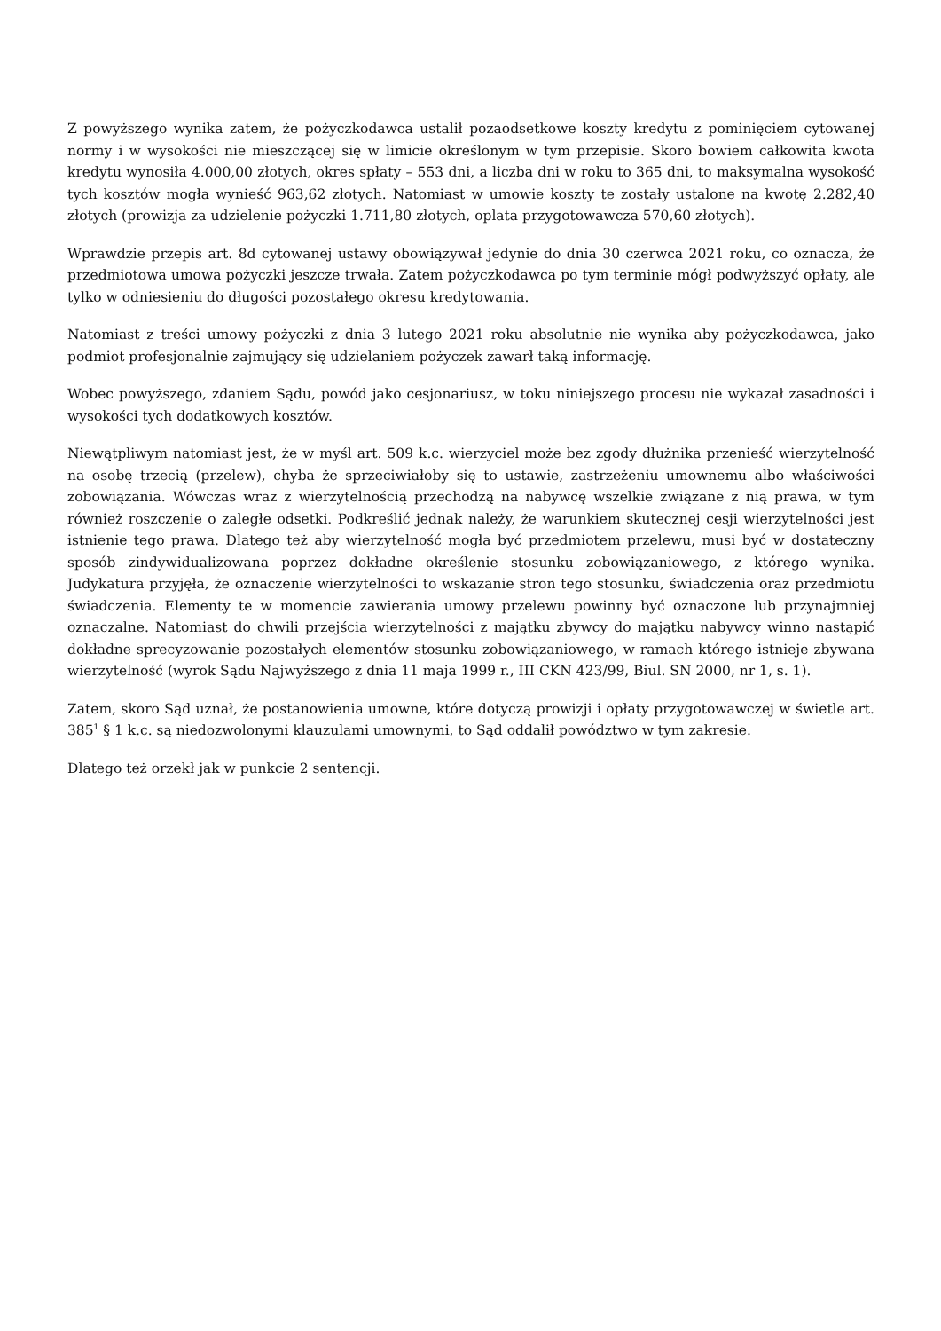Z powyższego wynika zatem, że pożyczkodawca ustalił pozaodsetkowe koszty kredytu z pominięciem cytowanej normy i w wysokości nie mieszczącej się w limicie określonym w tym przepisie. Skoro bowiem całkowita kwota kredytu wynosiła 4.000,00 złotych, okres spłaty – 553 dni, a liczba dni w roku to 365 dni, to maksymalna wysokość tych kosztów mogła wynieść 963,62 złotych. Natomiast w umowie koszty te zostały ustalone na kwotę 2.282,40 złotych (prowizja za udzielenie pożyczki 1.711,80 złotych, oplata przygotowawcza 570,60 złotych).
Wprawdzie przepis art. 8d cytowanej ustawy obowiązywał jedynie do dnia 30 czerwca 2021 roku, co oznacza, że przedmiotowa umowa pożyczki jeszcze trwała. Zatem pożyczkodawca po tym terminie mógł podwyższyć opłaty, ale tylko w odniesieniu do długości pozostałego okresu kredytowania.
Natomiast z treści umowy pożyczki z dnia 3 lutego 2021 roku absolutnie nie wynika aby pożyczkodawca, jako podmiot profesjonalnie zajmujący się udzielaniem pożyczek zawarł taką informację.
Wobec powyższego, zdaniem Sądu, powód jako cesjonariusz, w toku niniejszego procesu nie wykazał zasadności i wysokości tych dodatkowych kosztów.
Niewątpliwym natomiast jest, że w myśl art. 509 k.c. wierzyciel może bez zgody dłużnika przenieść wierzytelność na osobę trzecią (przelew), chyba że sprzeciwiałoby się to ustawie, zastrzeżeniu umownemu albo właściwości zobowiązania. Wówczas wraz z wierzytelnością przechodzą na nabywcę wszelkie związane z nią prawa, w tym również roszczenie o zaległe odsetki. Podkreślić jednak należy, że warunkiem skutecznej cesji wierzytelności jest istnienie tego prawa. Dlatego też aby wierzytelność mogła być przedmiotem przelewu, musi być w dostateczny sposób zindywidualizowana poprzez dokładne określenie stosunku zobowiązaniowego, z którego wynika. Judykatura przyjęła, że oznaczenie wierzytelności to wskazanie stron tego stosunku, świadczenia oraz przedmiotu świadczenia. Elementy te w momencie zawierania umowy przelewu powinny być oznaczone lub przynajmniej oznaczalne. Natomiast do chwili przejścia wierzytelności z majątku zbywcy do majątku nabywcy winno nastąpić dokładne sprecyzowanie pozostałych elementów stosunku zobowiązaniowego, w ramach którego istnieje zbywana wierzytelność (wyrok Sądu Najwyższego z dnia 11 maja 1999 r., III CKN 423/99, Biul. SN 2000, nr 1, s. 1).
Zatem, skoro Sąd uznał, że postanowienia umowne, które dotyczą prowizji i opłaty przygotowawczej w świetle art. 385<sup>1</sup> § 1 k.c. są niedozwolonymi klauzulami umownymi, to Sąd oddalił powództwo w tym zakresie.
Dlatego też orzekł jak w punkcie 2 sentencji.